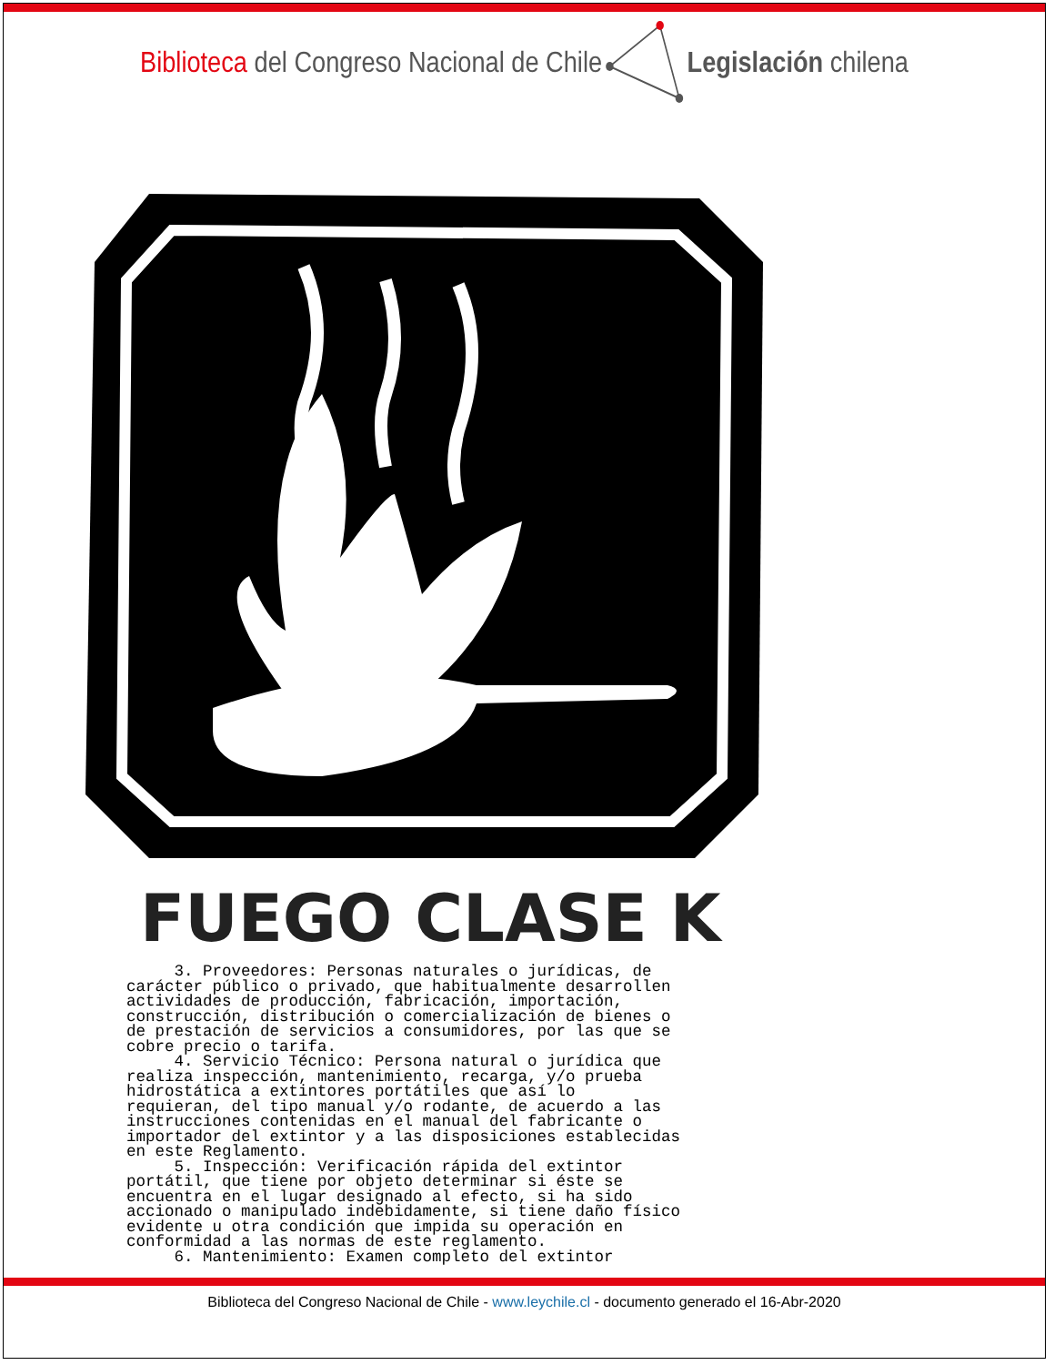Biblioteca del Congreso Nacional de Chile Legislación chilena
FUEGO CLASE K
3. Proveedores: Personas naturales o jurídicas, de carácter público o privado, que habitualmente desarrollen actividades de producción, fabricación, importación, construcción, distribución o comercialización de bienes o de prestación de servicios a consumidores, por las que se cobre precio o tarifa. 4. Servicio Técnico: Persona natural o jurídica que realiza inspección, mantenimiento, recarga, y/o prueba hidrostática a extintores portátiles que así lo requieran, del tipo manual y/o rodante, de acuerdo a las instrucciones contenidas en el manual del fabricante o importador del extintor y a las disposiciones establecidas en este Reglamento. 5. Inspección: Verificación rápida del extintor portátil, que tiene por objeto determinar si éste se encuentra en el lugar designado al efecto, si ha sido accionado o manipulado indebidamente, si tiene daño físico evidente u otra condición que impida su operación en conformidad a las normas de este reglamento. 6. Mantenimiento: Examen completo del extintor
Biblioteca del Congreso Nacional de Chile - www.leychile.cl - documento generado el 16-Abr-2020